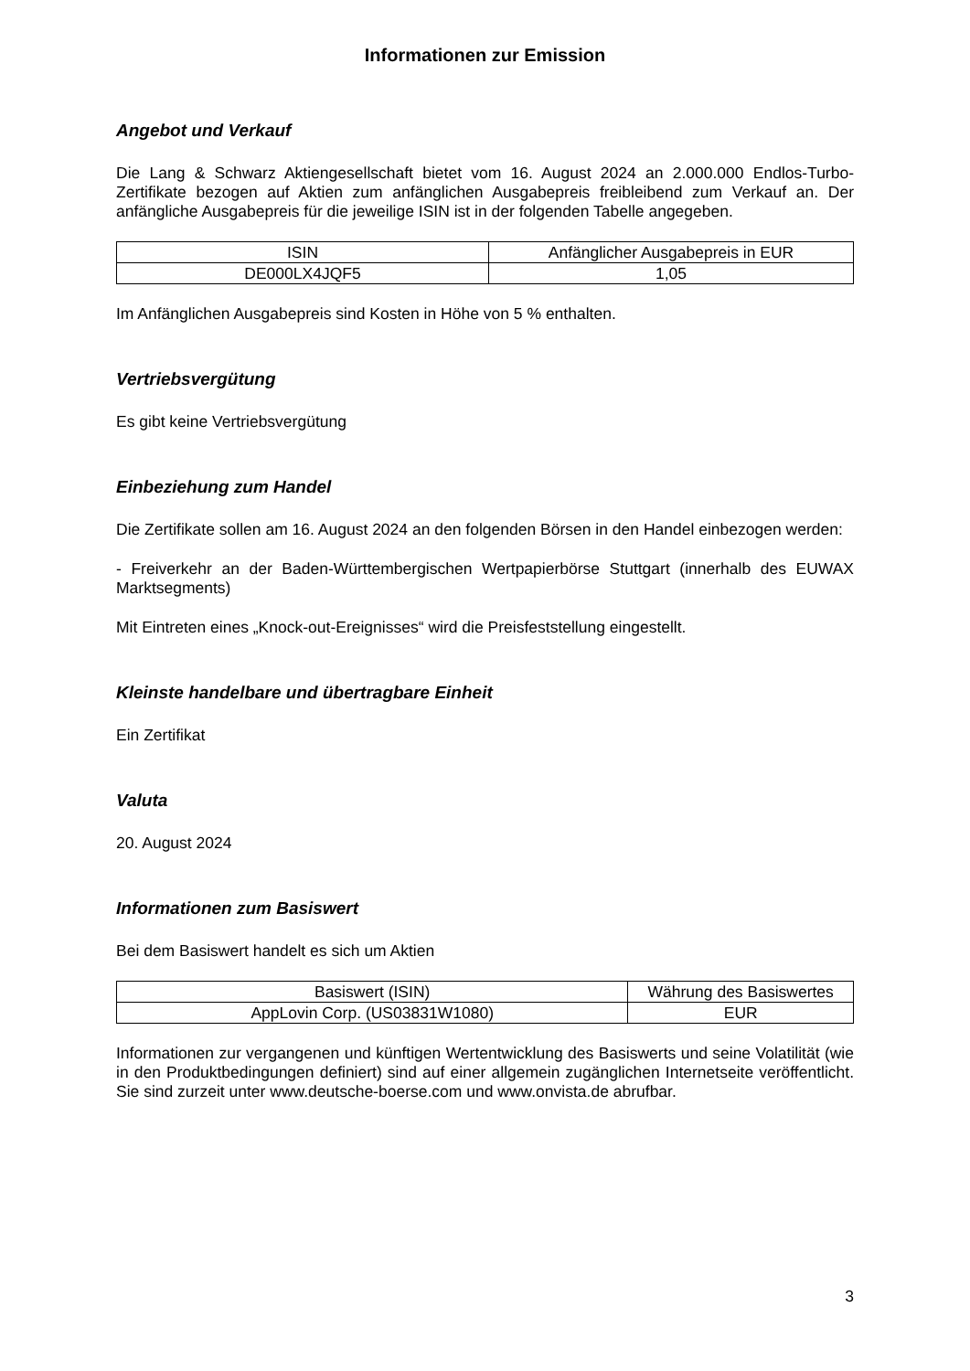Informationen zur Emission
Angebot und Verkauf
Die Lang & Schwarz Aktiengesellschaft bietet vom 16. August 2024 an 2.000.000 Endlos-Turbo-Zertifikate bezogen auf Aktien zum anfänglichen Ausgabepreis freibleibend zum Verkauf an. Der anfängliche Ausgabepreis für die jeweilige ISIN ist in der folgenden Tabelle angegeben.
| ISIN | Anfänglicher Ausgabepreis in EUR |
| --- | --- |
| DE000LX4JQF5 | 1,05 |
Im Anfänglichen Ausgabepreis sind Kosten in Höhe von 5 % enthalten.
Vertriebsvergütung
Es gibt keine Vertriebsvergütung
Einbeziehung zum Handel
Die Zertifikate sollen am 16. August 2024 an den folgenden Börsen in den Handel einbezogen werden:
- Freiverkehr an der Baden-Württembergischen Wertpapierbörse Stuttgart (innerhalb des EUWAX Marktsegments)
Mit Eintreten eines „Knock-out-Ereignisses“ wird die Preisfeststellung eingestellt.
Kleinste handelbare und übertragbare Einheit
Ein Zertifikat
Valuta
20. August 2024
Informationen zum Basiswert
Bei dem Basiswert handelt es sich um Aktien
| Basiswert (ISIN) | Währung des Basiswertes |
| --- | --- |
| AppLovin Corp. (US03831W1080) | EUR |
Informationen zur vergangenen und künftigen Wertentwicklung des Basiswerts und seine Volatilität (wie in den Produktbedingungen definiert) sind auf einer allgemein zugänglichen Internetseite veröffentlicht. Sie sind zurzeit unter www.deutsche-boerse.com und www.onvista.de abrufbar.
3